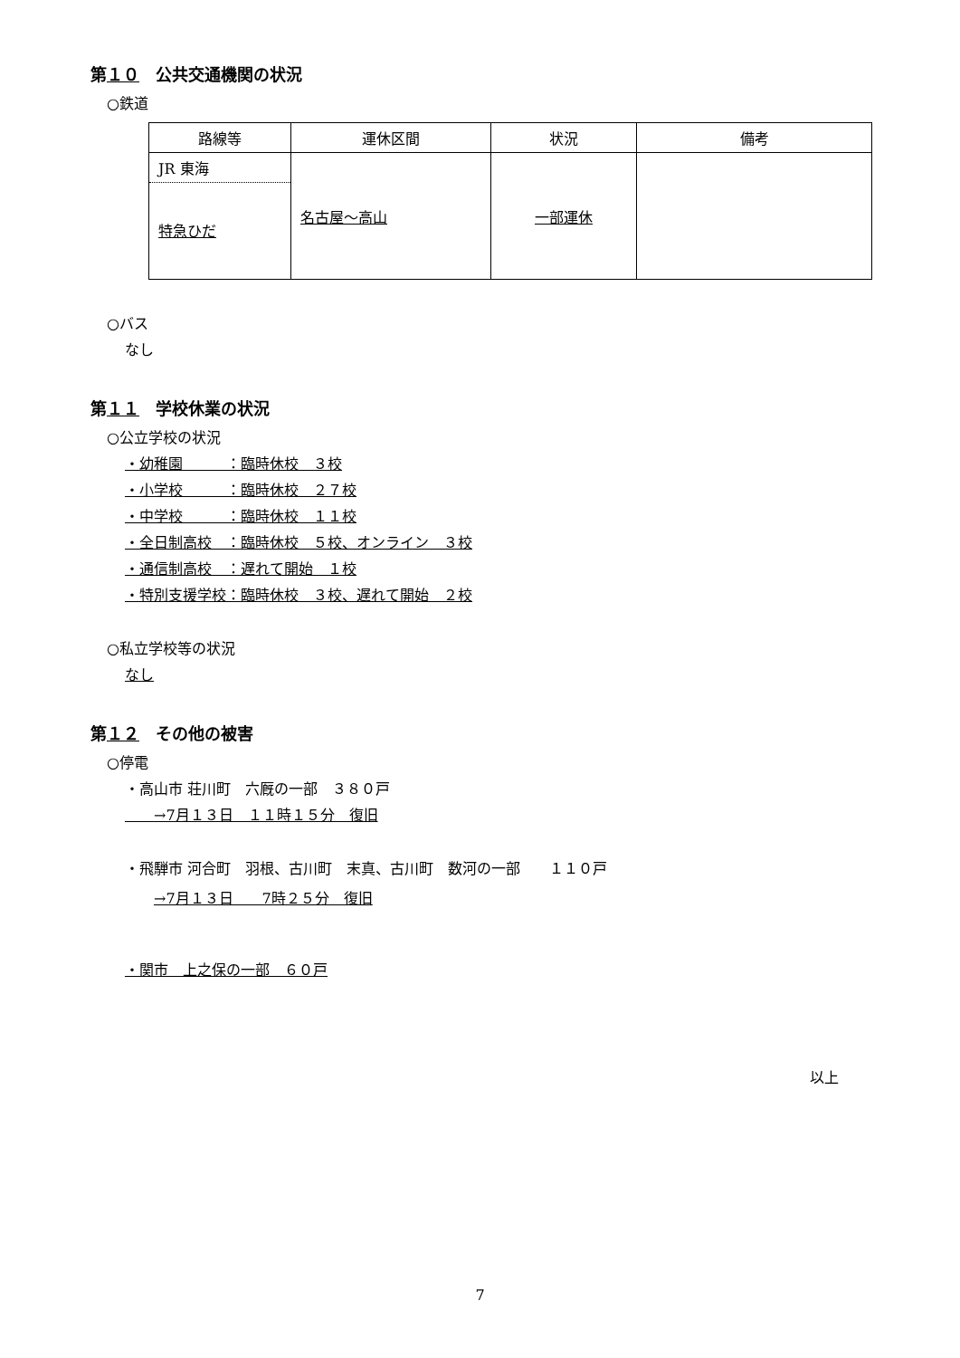第１０　公共交通機関の状況
○鉄道
| 路線等 | 運休区間 | 状況 | 備考 |
| --- | --- | --- | --- |
| JR 東海 特急ひだ | 名古屋～高山 | 一部運休 | |
○バス
なし
第１１　学校休業の状況
○公立学校の状況
・幼稚園　　　：臨時休校　３校
・小学校　　　：臨時休校　２７校
・中学校　　　：臨時休校　１１校
・全日制高校　：臨時休校　５校、オンライン　３校
・通信制高校　：遅れて開始　１校
・特別支援学校：臨時休校　３校、遅れて開始　２校
○私立学校等の状況
なし
第１２　その他の被害
○停電
・高山市 荘川町　六厩の一部　３８０戸
　　→7月１３日　１１時１５分　復旧
・飛騨市 河合町　羽根、古川町　末真、古川町　数河の一部　　１１０戸
→7月１３日　　7時２５分　復旧
・関市　上之保の一部　６０戸
以上
7